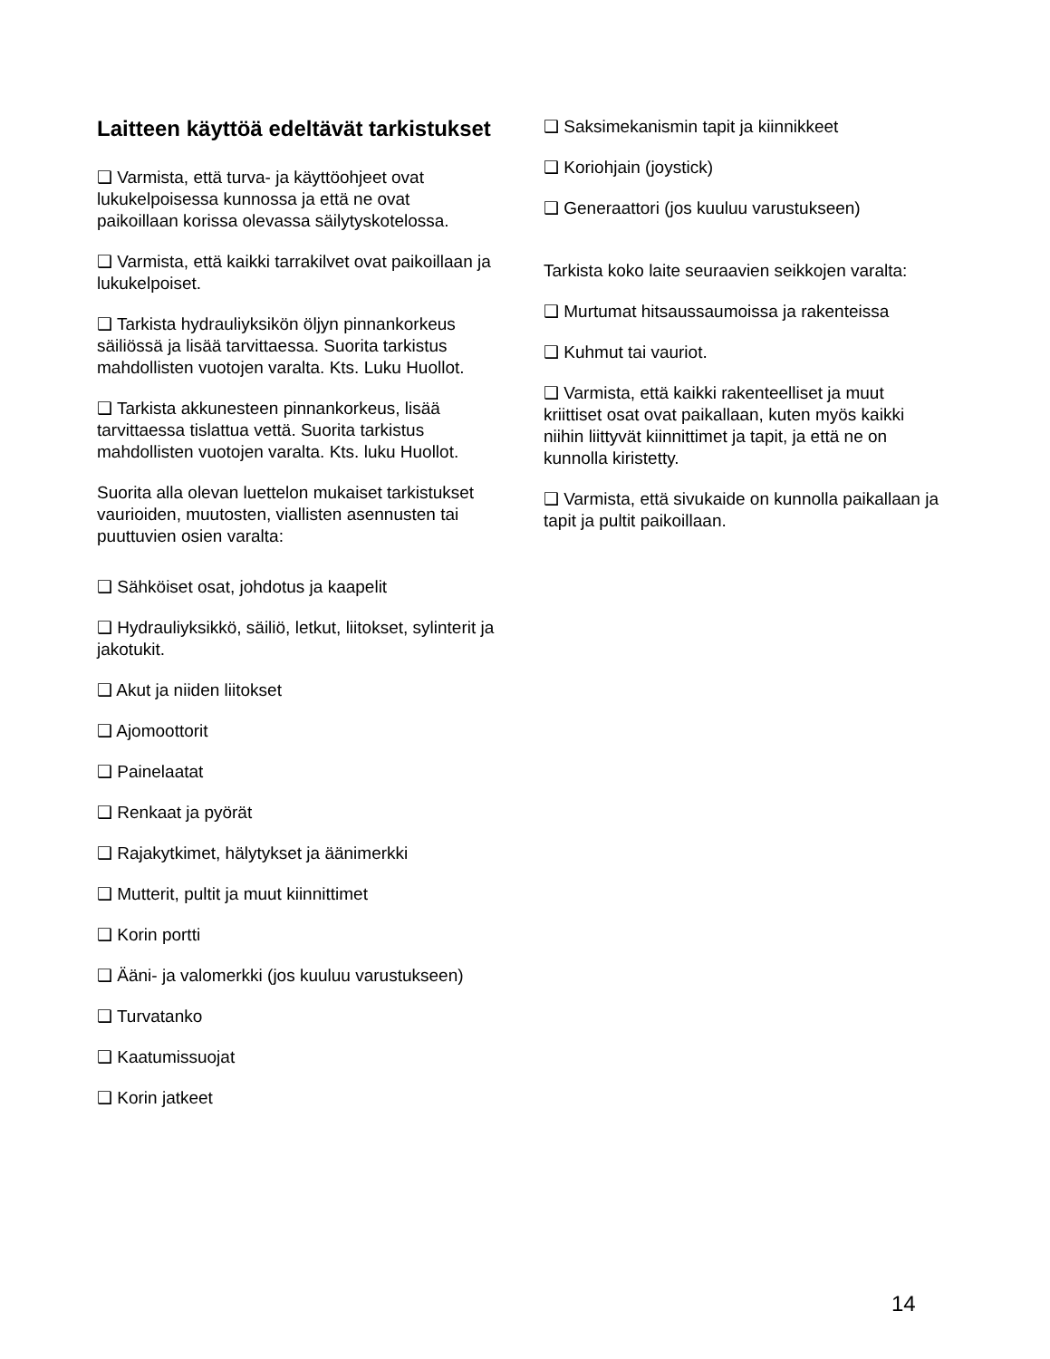Laitteen käyttöä edeltävät tarkistukset
❑ Varmista, että turva- ja käyttöohjeet ovat lukukelpoisessa kunnossa ja että ne ovat paikoillaan korissa olevassa säilytyskotelossa.
❑ Varmista, että kaikki tarrakilvet ovat paikoillaan ja lukukelpoiset.
❑ Tarkista hydrauliyksikön öljyn pinnankorkeus säiliössä ja lisää tarvittaessa. Suorita tarkistus mahdollisten vuotojen varalta. Kts. Luku Huollot.
❑ Tarkista akkunesteen pinnankorkeus, lisää tarvittaessa tislattua vettä. Suorita tarkistus mahdollisten vuotojen varalta. Kts. luku Huollot.
Suorita alla olevan luettelon mukaiset tarkistukset vaurioiden, muutosten, viallisten asennusten tai puuttuvien osien varalta:
❑ Sähköiset osat, johdotus ja kaapelit
❑ Hydrauliyksikkö, säiliö, letkut, liitokset, sylinterit ja jakotukit.
❑ Akut ja niiden liitokset
❑ Ajomoottorit
❑ Painelaatat
❑ Renkaat ja pyörät
❑ Rajakytkimet, hälytykset ja äänimerkki
❑ Mutterit, pultit ja muut kiinnittimet
❑ Korin portti
❑ Ääni- ja valomerkki (jos kuuluu varustukseen)
❑ Turvatanko
❑ Kaatumissuojat
❑ Korin jatkeet
❑ Saksimekanismin tapit ja kiinnikkeet
❑ Koriohjain (joystick)
❑ Generaattori (jos kuuluu varustukseen)
Tarkista koko laite seuraavien seikkojen varalta:
❑ Murtumat hitsaussaumoissa ja rakenteissa
❑ Kuhmut tai vauriot.
❑ Varmista, että kaikki rakenteelliset ja muut kriittiset osat ovat paikallaan, kuten myös kaikki niihin liittyvät kiinnittimet ja tapit, ja että ne on kunnolla kiristetty.
❑ Varmista, että sivukaide on kunnolla paikallaan ja tapit ja pultit paikoillaan.
14